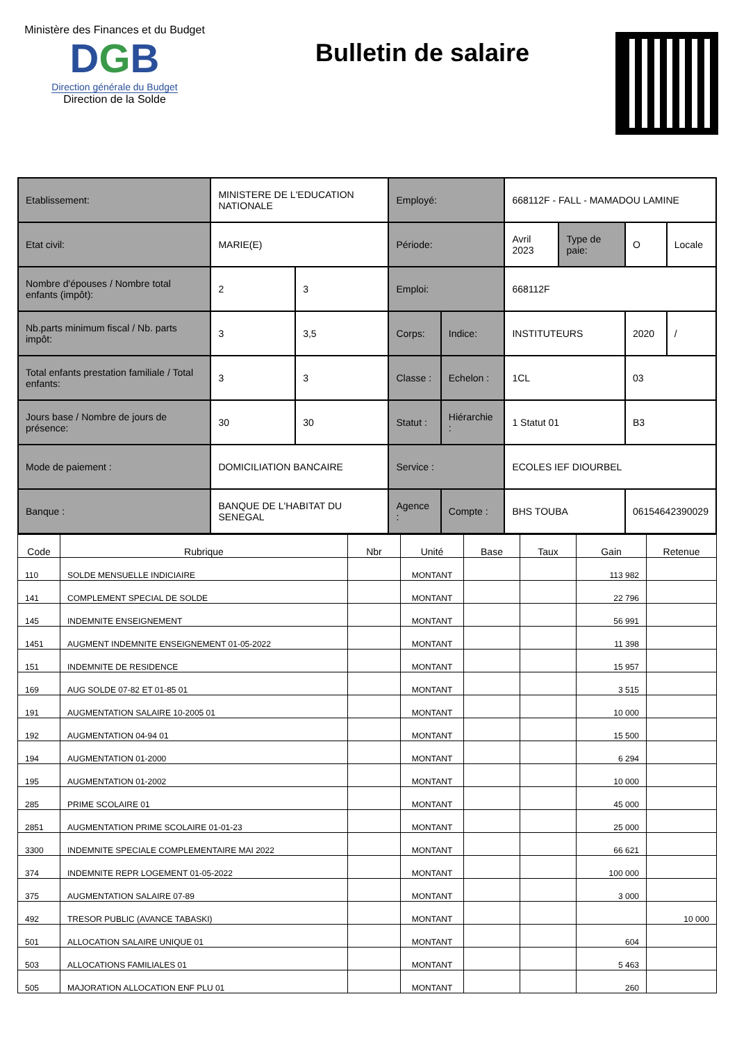Ministère des Finances et du Budget
DGB
Direction générale du Budget
Direction de la Solde
Bulletin de salaire
| Etablissement: | MINISTERE DE L'EDUCATION NATIONALE | | Employé: | | 668112F - FALL - MAMADOU LAMINE | | | |
| Etat civil: | MARIE(E) | | Période: | | Avril 2023 | Type de paie: | O | Locale |
| Nombre d'épouses / Nombre total enfants (impôt): | 2 | 3 | Emploi: | | 668112F | | | |
| Nb.parts minimum fiscal / Nb. parts impôt: | 3 | 3,5 | Corps: | Indice: | INSTITUTEURS | | 2020 | / |
| Total enfants prestation familiale / Total enfants: | 3 | 3 | Classe : | Echelon : | 1CL | | 03 | |
| Jours base / Nombre de jours de présence: | 30 | 30 | Statut : | Hiérarchie : | 1 Statut 01 | | B3 | |
| Mode de paiement : | DOMICILIATION BANCAIRE | | Service : | | ECOLES IEF DIOURBEL | | | |
| Banque : | BANQUE DE L'HABITAT DU SENEGAL | | Agence : | Compte : | BHS TOUBA | | 06154642390029 | |
| Code | Rubrique | Nbr | Unité | Base | Taux | Gain | Retenue |
| --- | --- | --- | --- | --- | --- | --- | --- |
| 110 | SOLDE MENSUELLE INDICIAIRE | | MONTANT | | | 113 982 | |
| 141 | COMPLEMENT SPECIAL DE SOLDE | | MONTANT | | | 22 796 | |
| 145 | INDEMNITE ENSEIGNEMENT | | MONTANT | | | 56 991 | |
| 1451 | AUGMENT INDEMNITE ENSEIGNEMENT 01-05-2022 | | MONTANT | | | 11 398 | |
| 151 | INDEMNITE DE RESIDENCE | | MONTANT | | | 15 957 | |
| 169 | AUG SOLDE 07-82 ET 01-85 01 | | MONTANT | | | 3 515 | |
| 191 | AUGMENTATION SALAIRE 10-2005 01 | | MONTANT | | | 10 000 | |
| 192 | AUGMENTATION 04-94 01 | | MONTANT | | | 15 500 | |
| 194 | AUGMENTATION 01-2000 | | MONTANT | | | 6 294 | |
| 195 | AUGMENTATION 01-2002 | | MONTANT | | | 10 000 | |
| 285 | PRIME SCOLAIRE 01 | | MONTANT | | | 45 000 | |
| 2851 | AUGMENTATION PRIME SCOLAIRE 01-01-23 | | MONTANT | | | 25 000 | |
| 3300 | INDEMNITE SPECIALE COMPLEMENTAIRE MAI 2022 | | MONTANT | | | 66 621 | |
| 374 | INDEMNITE REPR LOGEMENT 01-05-2022 | | MONTANT | | | 100 000 | |
| 375 | AUGMENTATION SALAIRE 07-89 | | MONTANT | | | 3 000 | |
| 492 | TRESOR PUBLIC (AVANCE TABASKI) | | MONTANT | | | | 10 000 |
| 501 | ALLOCATION SALAIRE UNIQUE 01 | | MONTANT | | | 604 | |
| 503 | ALLOCATIONS FAMILIALES 01 | | MONTANT | | | 5 463 | |
| 505 | MAJORATION ALLOCATION ENF PLU 01 | | MONTANT | | | 260 | |